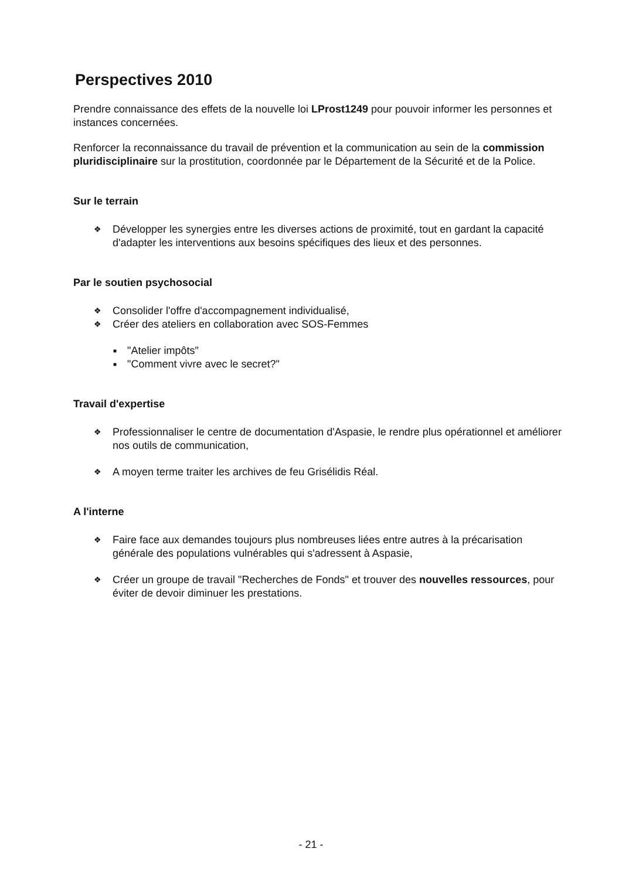Perspectives 2010
Prendre connaissance des effets de la nouvelle loi LProst1249 pour pouvoir informer les personnes et instances concernées.
Renforcer la reconnaissance du travail de prévention et la communication au sein de la commission pluridisciplinaire sur la prostitution, coordonnée par le Département de la Sécurité et de la Police.
Sur le terrain
❖ Développer les synergies entre les diverses actions de proximité, tout en gardant la capacité d'adapter les interventions aux besoins spécifiques des lieux et des personnes.
Par le soutien psychosocial
❖ Consolider l'offre d'accompagnement individualisé,
❖ Créer des ateliers en collaboration avec SOS-Femmes
■ "Atelier impôts"
■ "Comment vivre avec le secret?"
Travail d'expertise
❖ Professionnaliser le centre de documentation d'Aspasie, le rendre plus opérationnel et améliorer nos outils de communication,
❖ A moyen terme traiter les archives de feu Grisélidis Réal.
A l'interne
❖ Faire face aux demandes toujours plus nombreuses liées entre autres à la précarisation générale des populations vulnérables qui s'adressent à Aspasie,
❖ Créer un groupe de travail "Recherches de Fonds" et trouver des nouvelles ressources, pour éviter de devoir diminuer les prestations.
- 21 -